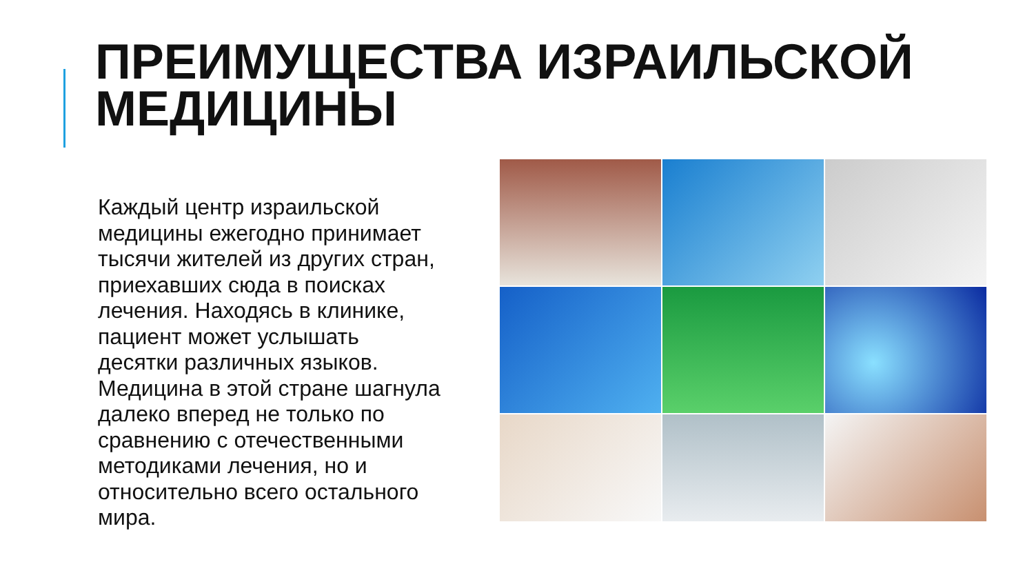ПРЕИМУЩЕСТВА ИЗРАИЛЬСКОЙ МЕДИЦИНЫ
Каждый центр израильской медицины ежегодно принимает тысячи жителей из других стран, приехавших сюда в поисках лечения. Находясь в клинике, пациент может услышать десятки различных языков. Медицина в этой стране шагнула далеко вперед не только по сравнению с отечественными методиками лечения, но и относительно всего остального мира.